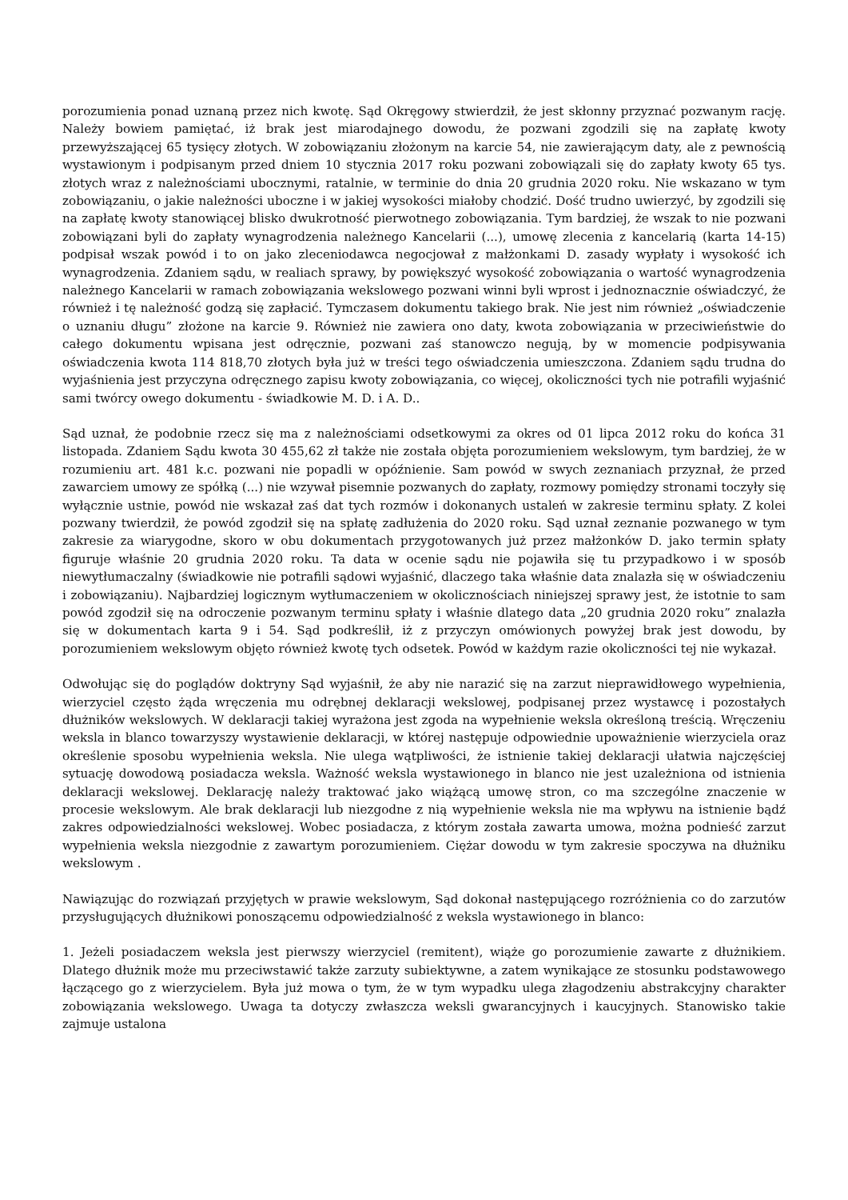porozumienia ponad uznaną przez nich kwotę. Sąd Okręgowy stwierdził, że jest skłonny przyznać pozwanym rację. Należy bowiem pamiętać, iż brak jest miarodajnego dowodu, że pozwani zgodzili się na zapłatę kwoty przewyższającej 65 tysięcy złotych. W zobowiązaniu złożonym na karcie 54, nie zawierającym daty, ale z pewnością wystawionym i podpisanym przed dniem 10 stycznia 2017 roku pozwani zobowiązali się do zapłaty kwoty 65 tys. złotych wraz z należnościami ubocznymi, ratalnie, w terminie do dnia 20 grudnia 2020 roku. Nie wskazano w tym zobowiązaniu, o jakie należności uboczne i w jakiej wysokości miałoby chodzić. Dość trudno uwierzyć, by zgodzili się na zapłatę kwoty stanowiącej blisko dwukrotność pierwotnego zobowiązania. Tym bardziej, że wszak to nie pozwani zobowiązani byli do zapłaty wynagrodzenia należnego Kancelarii (...), umowę zlecenia z kancelarią (karta 14-15) podpisał wszak powód i to on jako zleceniodawca negocjował z małżonkami D. zasady wypłaty i wysokość ich wynagrodzenia. Zdaniem sądu, w realiach sprawy, by powiększyć wysokość zobowiązania o wartość wynagrodzenia należnego Kancelarii w ramach zobowiązania wekslowego pozwani winni byli wprost i jednoznacznie oświadczyć, że również i tę należność godzą się zapłacić. Tymczasem dokumentu takiego brak. Nie jest nim również „oświadczenie o uznaniu długu” złożone na karcie 9. Również nie zawiera ono daty, kwota zobowiązania w przeciwieństwie do całego dokumentu wpisana jest odręcznie, pozwani zaś stanowczo negują, by w momencie podpisywania oświadczenia kwota 114 818,70 złotych była już w treści tego oświadczenia umieszczona. Zdaniem sądu trudna do wyjaśnienia jest przyczyna odręcznego zapisu kwoty zobowiązania, co więcej, okoliczności tych nie potrafili wyjaśnić sami twórcy owego dokumentu - świadkowie M. D. i A. D..
Sąd uznał, że podobnie rzecz się ma z należnościami odsetkowymi za okres od 01 lipca 2012 roku do końca 31 listopada. Zdaniem Sądu kwota 30 455,62 zł także nie została objęta porozumieniem wekslowym, tym bardziej, że w rozumieniu art. 481 k.c. pozwani nie popadli w opóźnienie. Sam powód w swych zeznaniach przyznał, że przed zawarciem umowy ze spółką (...) nie wzywał pisemnie pozwanych do zapłaty, rozmowy pomiędzy stronami toczyły się wyłącznie ustnie, powód nie wskazał zaś dat tych rozmów i dokonanych ustaleń w zakresie terminu spłaty. Z kolei pozwany twierdził, że powód zgodził się na spłatę zadłużenia do 2020 roku. Sąd uznał zeznanie pozwanego w tym zakresie za wiarygodne, skoro w obu dokumentach przygotowanych już przez małżonków D. jako termin spłaty figuruje właśnie 20 grudnia 2020 roku. Ta data w ocenie sądu nie pojawiła się tu przypadkowo i w sposób niewytłumaczalny (świadkowie nie potrafili sądowi wyjaśnić, dlaczego taka właśnie data znalazła się w oświadczeniu i zobowiązaniu). Najbardziej logicznym wytłumaczeniem w okolicznościach niniejszej sprawy jest, że istotnie to sam powód zgodził się na odroczenie pozwanym terminu spłaty i właśnie dlatego data „20 grudnia 2020 roku” znalazła się w dokumentach karta 9 i 54. Sąd podkreślił, iż z przyczyn omówionych powyżej brak jest dowodu, by porozumieniem wekslowym objęto również kwotę tych odsetek. Powód w każdym razie okoliczności tej nie wykazał.
Odwołując się do poglądów doktryny Sąd wyjaśnił, że aby nie narazić się na zarzut nieprawidłowego wypełnienia, wierzyciel często żąda wręczenia mu odrębnej deklaracji wekslowej, podpisanej przez wystawcę i pozostałych dłużników wekslowych. W deklaracji takiej wyrażona jest zgoda na wypełnienie weksla określoną treścią. Wręczeniu weksla in blanco towarzyszy wystawienie deklaracji, w której następuje odpowiednie upoważnienie wierzyciela oraz określenie sposobu wypełnienia weksla. Nie ulega wątpliwości, że istnienie takiej deklaracji ułatwia najczęściej sytuację dowodową posiadacza weksla. Ważność weksla wystawionego in blanco nie jest uzależniona od istnienia deklaracji wekslowej. Deklarację należy traktować jako wiążącą umowę stron, co ma szczególne znaczenie w procesie wekslowym. Ale brak deklaracji lub niezgodne z nią wypełnienie weksla nie ma wpływu na istnienie bądź zakres odpowiedzialności wekslowej. Wobec posiadacza, z którym została zawarta umowa, można podnieść zarzut wypełnienia weksla niezgodnie z zawartym porozumieniem. Ciężar dowodu w tym zakresie spoczywa na dłużniku wekslowym .
Nawiązując do rozwiązań przyjętych w prawie wekslowym, Sąd dokonał następującego rozróżnienia co do zarzutów przysługujących dłużnikowi ponoszącemu odpowiedzialność z weksla wystawionego in blanco:
1. Jeżeli posiadaczem weksla jest pierwszy wierzyciel (remitent), wiąże go porozumienie zawarte z dłużnikiem. Dlatego dłużnik może mu przeciwstawić także zarzuty subiektywne, a zatem wynikające ze stosunku podstawowego łączącego go z wierzycielem. Była już mowa o tym, że w tym wypadku ulega złagodzeniu abstrakcyjny charakter zobowiązania wekslowego. Uwaga ta dotyczy zwłaszcza weksli gwarancyjnych i kaucyjnych. Stanowisko takie zajmuje ustalona